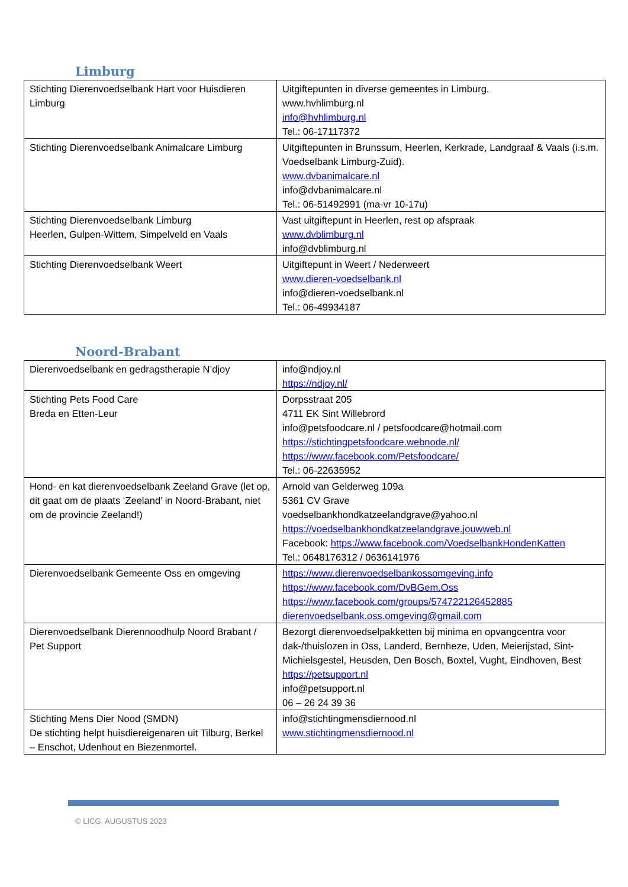Limburg
| Stichting Dierenvoedselbank Hart voor Huisdieren Limburg | Uitgiftepunten in diverse gemeentes in Limburg. www.hvhlimburg.nl info@hvhlimburg.nl Tel.: 06-17117372 |
| Stichting Dierenvoedselbank Animalcare Limburg | Uitgiftepunten in Brunssum, Heerlen, Kerkrade, Landgraaf & Vaals (i.s.m. Voedselbank Limburg-Zuid). www.dvbanimalcare.nl info@dvbanimalcare.nl Tel.: 06-51492991 (ma-vr 10-17u) |
| Stichting Dierenvoedselbank Limburg Heerlen, Gulpen-Wittem, Simpelveld en Vaals | Vast uitgiftepunt in Heerlen, rest op afspraak www.dvblimburg.nl info@dvblimburg.nl |
| Stichting Dierenvoedselbank Weert | Uitgiftepunt in Weert / Nederweert www.dieren-voedselbank.nl info@dieren-voedselbank.nl Tel.: 06-49934187 |
Noord-Brabant
| Dierenvoedselbank en gedragstherapie N’djoy | info@ndjoy.nl https://ndjoy.nl/ |
| Stichting Pets Food Care Breda en Etten-Leur | Dorpsstraat 205 4711 EK Sint Willebrord info@petsfoodcare.nl / petsfoodcare@hotmail.com https://stichtingpetsfoodcare.webnode.nl/ https://www.facebook.com/Petsfoodcare/ Tel.: 06-22635952 |
| Hond- en kat dierenvoedselbank Zeeland Grave (let op, dit gaat om de plaats ‘Zeeland’ in Noord-Brabant, niet om de provincie Zeeland!) | Arnold van Gelderweg 109a 5361 CV Grave voedselbankhondkatzeelandgrave@yahoo.nl https://voedselbankhondkatzeelandgrave.jouwweb.nl Facebook: https://www.facebook.com/VoedselbankHondenKatten Tel.: 0648176312 / 0636141976 |
| Dierenvoedselbank Gemeente Oss en omgeving | https://www.dierenvoedselbankossomgeving.info https://www.facebook.com/DvBGem.Oss https://www.facebook.com/groups/574722126452885 dierenvoedselbank.oss.omgeving@gmail.com |
| Dierenvoedselbank Dierennoodhulp Noord Brabant / Pet Support | Bezorgt dierenvoedselpakketten bij minima en opvangcentra voor dak-/thuislozen in Oss, Landerd, Bernheze, Uden, Meierijstad, Sint-Michielsgestel, Heusden, Den Bosch, Boxtel, Vught, Eindhoven, Best https://petsupport.nl info@petsupport.nl 06 – 26 24 39 36 |
| Stichting Mens Dier Nood (SMDN) De stichting helpt huisdiereigenaren uit Tilburg, Berkel – Enschot, Udenhout en Biezenmortel. | info@stichtingmensdiernood.nl www.stichtingmensdiernood.nl |
© LICG, AUGUSTUS 2023